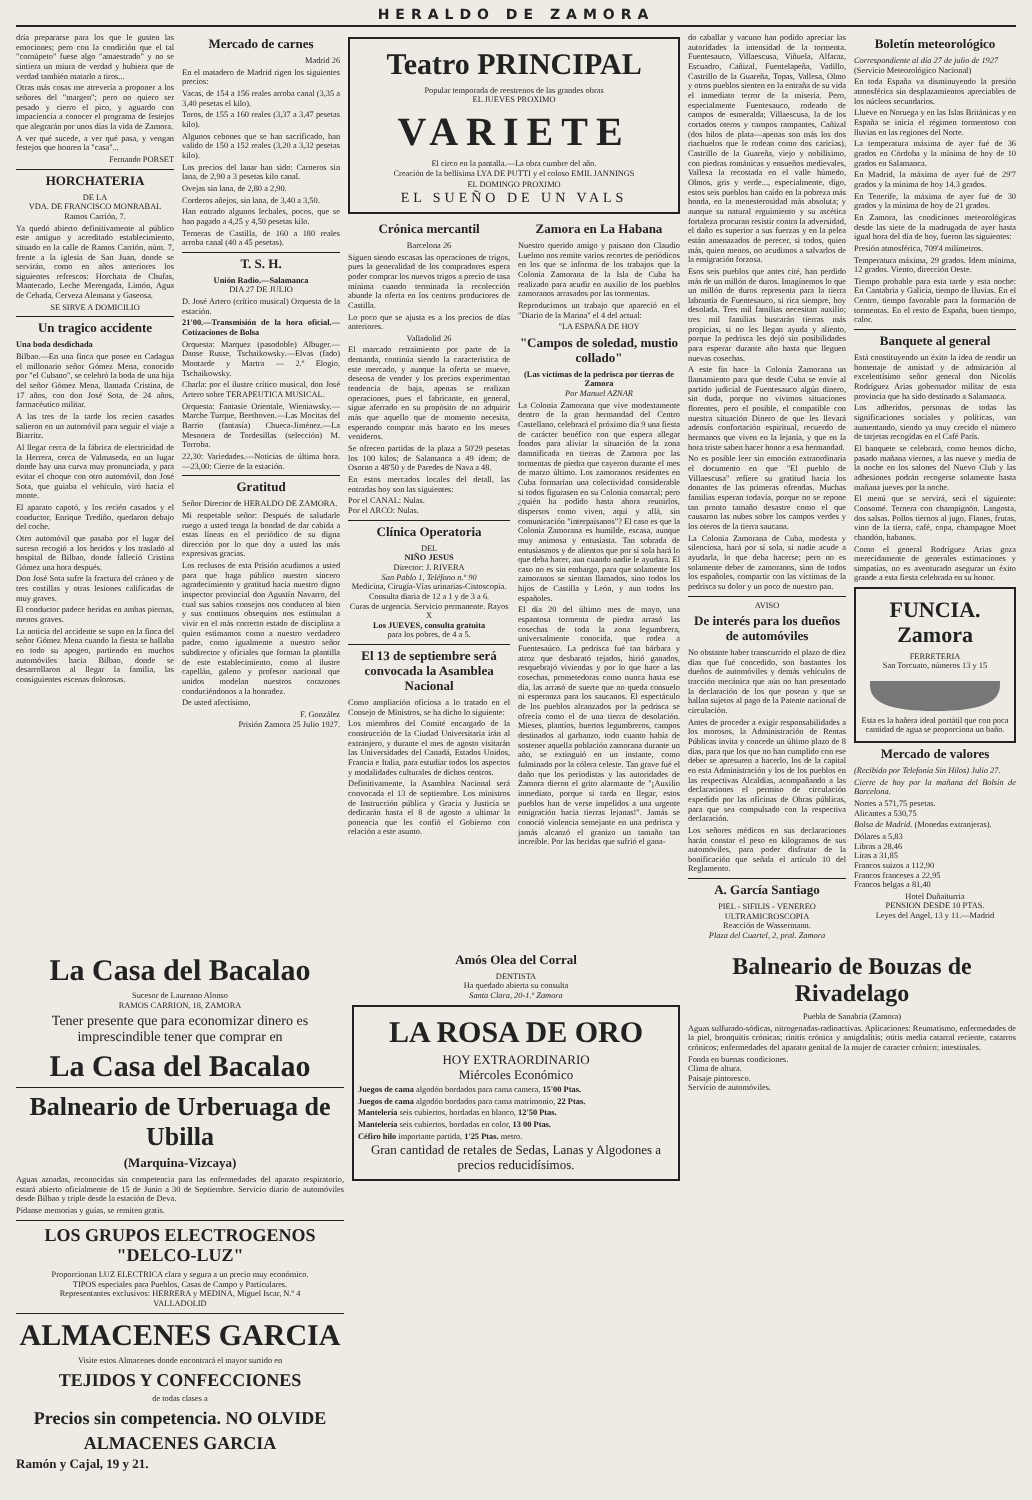HERALDO DE ZAMORA
dría prepararse para los que le gusten las emociones; pero con la condición que el tal "cornúpeto" fuese algo "amaestrado" y no se sintiera un miura de verdad y hubiera que de verdad también matarlo a tiros...
Otras más cosas me atrevería a proponer a los señores del "margen"; pero no quiero ser pesado y cierro el pico, y aguardo con impaciencia a conocer el programa de festejos que alegrarán por unos días la vida de Zamora.
A ver qué sucede, a ver qué pasa, y vengan festejos que honren la "casa"...
Fernando PORSET
HORCHATERIA
DE LA
VDA. DE FRANCISCO MONRABAL
Ramos Carrión, 7.
Ya quedó abierto definitivamente al público este antiguo y acreditado establecimiento, situado en la calle de Ramos Carrión, núm. 7, frente a la iglesia de San Juan, donde se servirán, como en años anteriores los siguientes refrescos: Horchata de Chufas, Mantecado, Leche Merengada, Limón, Agua de Cebada, Cerveza Alemana y Gaseosa.
SE SIRVE A DOMICILIO
Un tragico accidente
Una boda desdichada
Bilbao.—En una finca que posee en Cadagua el millonario señor Gómez Mena, conocido por "el Cubano", se celebró la boda de una hija del señor Gómez Mena, llamada Cristina, de 17 años, con don José Sota, de 24 años, farmacéutico militar.
A las tres de la tarde los recien casados salieron en un automóvil para seguir el viaje a Biarritz.
Al llegar cerca de la fábrica de electricidad de la Herrera, cerca de Valmaseda, en un lugar donde hay una curva muy pronunciada, y para evitar el choque con otro automóvil, don José Sota, que guiaba el vehículo, viró hacia el monte.
El aparato capotó, y los recién casados y el conductor, Enrique Trediño, quedaron debajo del coche.
Otro automóvil que pasaba por el lugar del suceso recogió a los heridos y los trasladó al hospital de Bilbao, donde falleció Cristina Gómez una hora después.
Don José Sota sufre la fractura del cráneo y de tres costillas y otras lesiones calificadas de muy graves.
El conductor padece heridas en ambas piernas, menos graves.
La noticia del accidente se supo en la finca del señor Gómez Mena cuando la fiesta se hallaba en todo su apogeo, partiendo en muchos automóviles hacia Bilbao, donde se desarrollaron al llegar la familia, las consiguientes escenas dolorosas.
Mercado de carnes
Madrid 26
En el matadero de Madrid rigen los siguientes precios:
Vacas, de 154 a 156 reales arroba canal (3,35 a 3,40 pesetas el kilo).
Toros, de 155 a 160 reales (3,37 a 3,47 pesetas kilo).
Algunos cebones que se han sacrificado, han valido de 150 a 152 reales (3,20 a 3,32 pesetas kilo).
Los precios del lanar han sido: Carneros sin lana, de 2,90 a 3 pesetas kilo canal.
Ovejas sin lana, de 2,80 a 2,90.
Corderos añejos, sin lana, de 3,40 a 3,50.
Han entrado algunos lechales, pocos, que se han pagado a 4,25 y 4,50 pesetas kilo.
Terneras de Castilla, de 160 a 180 reales arroba canal (40 a 45 pesetas).
T. S. H.
Unión Radio.—Salamanca
DIA 27 DE JULIO
D. José Artero (crítico musical) Orquesta de la estación.
21'00.—Transmisión de la hora oficial.—Cotizaciones de Bolsa
Orquesta: Marquez (pasodoble) Albuger.—Danse Russe, Tschaikowsky.—Elvas (fado) Montarde y Martra — 2.º Elogio, Tschaikowsky.
Charla: por el ilustre crítico musical, don José Artero sobre TERAPEUTICA MUSICAL.
Orquesta: Fantasíe Orientale, Wieniawsky.—Marche Turque, Beethoven.—Las Mocitas del Barrio (fantasía) Chueca-Jiménez.—La Mesonera de Tordesillas (selección) M. Torroba.
22,30: Variedades.—Noticias de última hora.—23,00: Cierre de la estación.
Gratitud
Señor Director de HERALDO DE ZAMORA.
Mi respetable señor: Después de saludarle ruego a usted tenga la bondad de dar cabida a estas líneas en el periódico de su digna dirección por lo que doy a usted las más expresivas gracias.
Los reclusos de esta Prisión acudimos a usted para que haga público nuestro sincero agradecimiento y gratitud hacia nuestro digno inspector provincial don Agustín Navarro, del cual sus sabios consejos nos conducen al bien y sus continuos obsequios nos estimulan a vivir en el más correcto estado de disciplina a quien estimamos como a nuestro verdadero padre, como igualmente a nuestro señor subdirector y oficiales que forman la plantilla de este establecimiento, como al ilustre capellán, galeno y profesor nacional que unidos modelan nuestros corazones conduciéndonos a la honradez.
De usted afectísimo,
F. González
Prisión Zamora 25 Julio 1927.
Teatro PRINCIPAL
Popular temporada de reestrenos de las grandes obras
EL JUEVES PROXIMO
VARIETE
El circo en la pantalla.—La obra cumbre del año.
Creación de la bellísima LYA DE PUTTI y el coloso EMIL JANNINGS
EL DOMINGO PROXIMO
EL SUEÑO DE UN VALS
Crónica mercantil
Barcelona 26
Siguen siendo escasas las operaciones de trigos, pues la generalidad de los compradores espera poder comprar los nuevos trigos a precio de tasa mínima cuando terminada la recolección abunde la oferta en los centros productores de Castilla.
Lo poco que se ajusta es a los precios de días anteriores.
Valladolid 26
El marcado retraimiento por parte de la demanda, continúa siendo la característica de este mercado, y aunque la oferta se mueve, deseosa de vender y los precios experimentan tendencia de baja, apenas se realizan operaciones, pues el fabricante, en general, sigue aferrado en su propósito de no adquirir más que aquello que de momento necesita, esperando comprar más barato en los meses venideros.
Se ofrecen partidas de la plaza a 50'29 pesetas los 100 kilos; de Salamanca a 49 ídem; de Osorno a 48'50 y de Paredes de Nava a 48.
En estos mercados locales del detall, las entradas hoy son las siguientes:
Por el CANAL: Nulas.
Por el ARCO: Nulas.
Clínica Operatoria
DEL
NIÑO JESUS
Director: J. RIVERA
San Pablo 1, Teléfono n.º 90
Medicina, Cirugía-Vías urinarias-Cistoscopia. Consulta diaria de 12 a 1 y de 3 a 6.
Curas de urgencia. Servicio permanente. Rayos X
Los JUEVES, consulta gratuita
para los pobres, de 4 a 5.
El 13 de septiembre será convocada la Asamblea Nacional
Como ampliación oficiosa a lo tratado en el Consejo de Ministros, se ha dicho lo siguiente:
Los miembros del Comité encargado de la construcción de la Ciudad Universitaria irán al extranjero, y durante el mes de agosto visitarán las Universidades del Canadá, Estados Unidos, Francia e Italia, para estudiar todos los aspectos y modalidades culturales de dichos centros.
Definitivamente, la Asamblea Nacional será convocada el 13 de septiembre. Los ministros de Instrucción pública y Gracia y Justicia se dedicarán hasta el 8 de agosto a ultimar la ponencia que les confió el Gobierno con relación a este asunto.
Zamora en La Habana
Nuestro querido amigo y paisano don Claudio Luelmo nos remite varios recortes de periódicos en los que se informa de los trabajos que la Colonia Zamorana de la Isla de Cuba ha realizado para acudir en auxilio de los pueblos zamoranos arrasados por las tormentas.
Reproducimos un trabajo que apareció en el "Diario de la Marina" el 4 del actual:
"LA ESPAÑA DE HOY
"Campos de soledad, mustio collado"
(Las víctimas de la pedrisca por tierras de Zamora
Por Manuel AZNAR
La Colonia Zamorana que vive modestamente dentro de la gran hermandad del Centro Castellano, celebrará el próximo día 9 una fiesta de carácter benéfico con que espera allegar fondos para aliviar la situación de la zona damnificada en tierras de Zamora por las tormentas de piedra que cayeron durante el mes de marzo último. Los zamoranos residentes en Cuba formarían una colectividad considerable si todos figurasen en su Colonia comarcal; pero ¿quién ha podido hasta ahora reunirlos, dispersos como viven, aquí y allá, sin comunicación "interpaisanos"? El caso es que la Colonia Zamorana es humilde, escasa, aunque muy animosa y entusiasta. Tan sobrada de entusiasmos y de alientos que por sí sola hará lo que deba hacer, aun cuando nadie le ayudara. El caso no es sin embargo, para que solamente los zamoranos se sientan llamados, sino todos los hijos de Castilla y León, y aun todos los españoles.
El día 20 del último mes de mayo, una espantosa tormenta de piedra arrasó las cosechas de toda la zona legumbrera, universalmente conocida, que rodea a Fuentesaúco. La pedrisca fué tan bárbara y atroz que desbarató tejados, hirió ganados, resquebrajó viviendas y por lo que hace a las cosechas, prometedoras como nunca hasta ese día, las arrasó de suerte que no queda consuelo ni esperanza para los saucanos. El espectáculo de los pueblos alcanzados por la pedrisca se ofrecía como el de una tierra de desolación. Mieses, plantíos, huertos legumbreros, campos destinados al garbanzo, todo cuanto había de sostener aquella población zamorana durante un año, se extinguió en un instante, como fulminado por la cólera celeste. Tan grave fué el daño que los periodistas y las autoridades de Zamora dieron el grito alarmante de "¡Auxilio inmediato, porque si tarda en llegar, estos pueblos han de verse impelidos a una urgente emigración hacia tierras lejanas!". Jamás se conoció violencia semejante en una pedrisca y jamás alcanzó el granizo un tamaño tan increíble. Por las heridas que sufrió el gana-
do caballar y vacuno han podido apreciar las autoridades la intensidad de la tormenta. Fuentesauco, Villaescusa, Viñuela, Alfaraz, Escuadro, Cañizal, Fuentelapeña, Vadillo, Castrillo de la Guareña, Topas, Vallesa, Olmo y otros pueblos sienten en la entraña de su vida el inmediato terror de la miseria. Pero, especialmente Fuentesauco, rodeado de campos de esmeralda; Villaescusa, la de los cortados oteros y campos rampantes, Cañizal (dos hilos de plata—apenas son más los dos riachuelos que le rodean como dos caricias), Castrillo de la Guareña, viejo y nobilísimo, con piedras románicas y ensueños medievales, Vallesa la recostada en el valle húmedo, Olmos, gris y verde..., especialmente, digo, estos seis pueblos han caído en la pobreza más honda, en la menesterosidad más absoluta; y aunque su natural erguimiento y su ascética fortaleza procuran resistir contra la adversidad, el daño es superior a sus fuerzas y en la pelea están amenazados de perecer, si todos, quien más, quien menos, no acudimos a salvarlos de la emigración forzosa.
Esos seis pueblos que antes cité, han perdido más de un millón de duros. Imagínemos lo que un millón de duros representa para la tierra labrantía de Fuentesauco, si rica siempre, hoy desolada. Tres mil familias necesitan auxilio; tres mil familias buscarán tierras más propicias, si no les llegan ayuda y aliento, porque la pedrisca les dejó sin posibilidades para esperar durante año hasta que lleguen nuevas cosechas.
A este fin hace la Colonia Zamorana un llamamiento para que desde Cuba se envíe al partido judicial de Fuentesauco algún dinero, sin duda, porque no vivimos situaciones florentes, pero el posible, el compatible con nuestra situación Dinero de que les llevará además confortación espiritual, recuerdo de hermanos que viven en la lejanía, y que en la hora triste saben hacer honor a esa hermandad.
No es posible leer sin emoción extraordinaria el documento en que "El pueblo de Villaescusa" refiere su gratitud hacia los donantes de las primeras ofrendas. Muchas familias esperan todavía, porque no se repone tan pronto tamaño desastre como el que causaron las nubes sobre los campos verdes y los oteros de la tierra saucana.
La Colonia Zamorana de Cuba, modesta y silenciosa, hará por sí sola, si nadie acude a ayudarla, lo que deba hacerse; pero no es solamente deber de zamoranos, sino de todos los españoles, compartir con las víctimas de la pedrisca su dolor y un poco de nuestro pan.
AVISO
De interés para los dueños de automóviles
No obstante haber transcurrido el plazo de diez días que fué concedido, son bastantes los dueños de automóviles y demás vehículos de tracción mecánica que aún no han presentado la declaración de los que posean y que se hallan sujetos al pago de la Patente nacional de circulación.
Antes de proceder a exigir responsabilidades a los morosos, la Administración de Rentas Públicas invita y concede un último plazo de 8 días, para que los que no han cumplido con ese deber se apresuren a hacerlo, los de la capital en esta Administración y los de los pueblos en las respectivas Alcaldías, acompañando a las declaraciones el permiso de circulación expedido por las oficinas de Obras públicas, para que sea compulsado con la respectiva declaración.
Los señores médicos en sus declaraciones harán constar el peso en kilogramos de sus automóviles, para poder disfrutar de la bonificación que señala el artículo 10 del Reglamento.
A. García Santiago
PIEL - SIFILIS - VENEREO
ULTRAMICROSCOPIA
Reacción de Wassermann.
Plaza del Cuartel, 2, pral. Zamora
Boletín meteorológico
Correspondiente al día 27 de julio de 1927
(Servicio Meteorológico Nacional)
En toda España va disminuyendo la presión atmosférica sin desplazamientos apreciables de los núcleos secundarios.
Llueve en Noruega y en las Islas Británicas y en España se inicia el régimen tormentoso con lluvias en las regiones del Norte.
La temperatura máxima de ayer fué de 36 grados en Córdoba y la mínima de hoy de 10 grados en Salamanca.
En Madrid, la máxima de ayer fué de 29'7 grados y la mínima de hoy 14.3 grados.
En Tenerife, la máxima de ayer fué de 30 grados y la mínima de hoy de 21 grados.
En Zamora, las condiciones meteorológicas desde las siete de la madrugada de ayer hasta igual hora del día de hoy, fueron las siguientes:
Presión atmosférica, 709'4 milímetros.
Temperatura máxima, 29 grados. Idem mínima, 12 grados. Viento, dirección Oeste.
Tiempo probable para esta tarde y esta noche: En Cantabria y Galicia, tiempo de lluvias. En el Centro, tiempo favorable para la formación de tormentas. En el resto de España, buen tiempo, calor.
Banquete al general
Está constituyendo un éxito la idea de rendir un homenaje de amistad y de admiración al excelentísimo señor general don Nicolás Rodríguez Arias gobernador militar de esta provincia que ha sido destinado a Salamanca.
Los adheridos, personas de todas las significaciones sociales y políticas, van aumentando, siendo ya muy crecido el número de tarjetas recogidas en el Café París.
El banquete se celebrará, como hemos dicho, pasado mañana viernes, a las nueve y media de la noche en los salones del Nuevo Club y las adhesiones podrán recogerse solamente hasta mañana jueves por la noche.
El menú que se servirá, será el siguiente: Consomé. Ternera con champignón. Langosta, dos salsas. Pollos tiernos al jugo. Flanes, frutas, vino de la tierra, café, copa, champagne Moet chandón, habanos.
Como el general Rodríguez Arias goza merecidamente de generales estimaciones y simpatías, no es aventurado asegurar un éxito grande a esta fiesta celebrada en su honor.
FUNCIA. Zamora
FERRETERIA
San Torcuato, números 13 y 15
Esta es la bañera ideal portátil que con poca cantidad de agua se proporciona un baño.
Mercado de valores
(Recibido por Telefonía Sin Hilos) Julio 27.
Cierre de hoy por la mañana del Bolsín de Barcelona.
Nortes a 571,75 pesetas.
Alicantes a 530,75
Bolsa de Madrid. (Monedas extranjeras).
Dólares a 5,83
Libras a 28,46
Liras a 31,85
Francos suizos a 112,90
Francos franceses a 22,95
Francos belgas a 81,40
Hotel Duñaiturria
PENSION DESDE 10 PTAS.
Leyes del Angel, 13 y 11.—Madrid
La Casa del Bacalao
Sucesor de Laureano Alonso
RAMOS CARRION, 18, ZAMORA
Tener presente que para economizar dinero es imprescindible tener que comprar en
La Casa del Bacalao
Balneario de Urberuaga de Ubilla
(Marquina-Vizcaya)
Aguas azoadas, reconocidas sin competencia para las enfermedades del aparato respiratorio, estará abierto oficialmente de 15 de Junio a 30 de Septiembre. Servicio diario de automóviles desde Bilbao y triple desde la estación de Deva.
Pídanse memorias y guías, se remiten gratis.
LOS GRUPOS ELECTROGENOS "DELCO-LUZ"
Proporcionan LUZ ELECTRICA clara y segura a un precio muy económico.
TIPOS especiales para Pueblos, Casas de Campo y Particulares.
Representantes exclusivos: HERRERA y MEDINA, Miguel Iscar, N.º 4
VALLADOLID
ALMACENES GARCIA
Visite estos Almacenes donde encontrará el mayor surtido en
TEJIDOS Y CONFECCIONES
de todas clases a
Precios sin competencia. NO OLVIDE
ALMACENES GARCIA
Ramón y Cajal, 19 y 21.
Amós Olea del Corral
DENTISTA
Ha quedado abierta su consulta
Santa Clara, 20-1.º Zamora
LA ROSA DE ORO
HOY EXTRAORDINARIO
Miércoles Económico
Juegos de cama algodón bordados para cama camera, 15'00 Ptas.
Juegos de cama algodón bordados para cama matrimonio, 22 Ptas.
Mantelería seis cubiertos, bordadas en blanco, 12'50 Ptas.
Mantelería seis cubiertos, bordadas en color, 13 00 Ptas.
Céfiro hilo importante partida, 1'25 Ptas. metro.
Gran cantidad de retales de Sedas, Lanas y Algodones a precios reducidísimos.
Balneario de Bouzas de Rivadelago
Puebla de Sanabria (Zamora)
Aguas sulfurado-sódicas, nitrogenadas-radioactivas. Aplicaciones: Reumatismo, enfermedades de la piel, bronquitis crónicas; rinitis crónica y amigdalitis; otitis media catarral reciente, catarros crónicos; enfermedades del aparato genital de la mujer de caracter crónico; intestinales.
Fonda en buenas condiciones.
Clima de altura.
Paisaje pintoresco.
Servicio de automóviles.